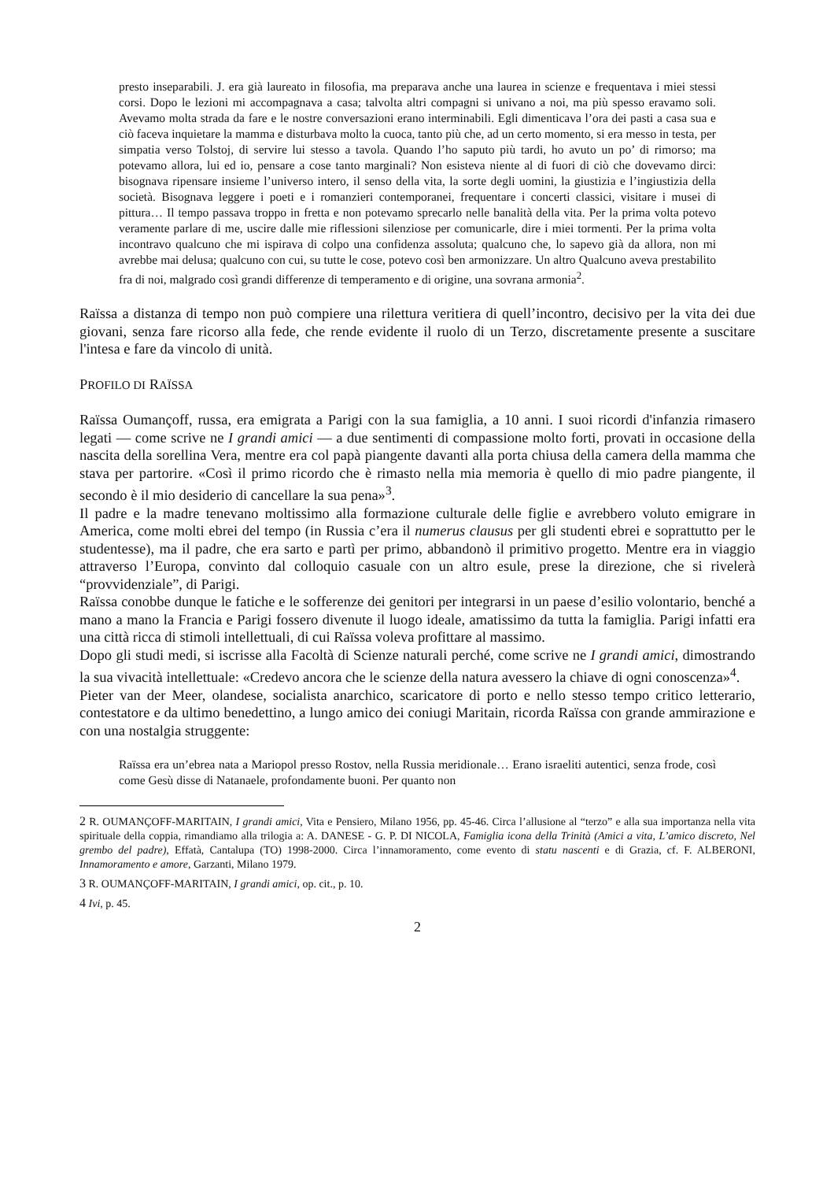presto inseparabili. J. era già laureato in filosofia, ma preparava anche una laurea in scienze e frequentava i miei stessi corsi. Dopo le lezioni mi accompagnava a casa; talvolta altri compagni si univano a noi, ma più spesso eravamo soli. Avevamo molta strada da fare e le nostre conversazioni erano interminabili. Egli dimenticava l’ora dei pasti a casa sua e ciò faceva inquietare la mamma e disturbava molto la cuoca, tanto più che, ad un certo momento, si era messo in testa, per simpatia verso Tolstoj, di servire lui stesso a tavola. Quando l’ho saputo più tardi, ho avuto un po’ di rimorso; ma potevamo allora, lui ed io, pensare a cose tanto marginali? Non esisteva niente al di fuori di ciò che dovevamo dirci: bisognava ripensare insieme l’universo intero, il senso della vita, la sorte degli uomini, la giustizia e l’ingiustizia della società. Bisognava leggere i poeti e i romanzieri contemporanei, frequentare i concerti classici, visitare i musei di pittura… Il tempo passava troppo in fretta e non potevamo sprecarlo nelle banalità della vita. Per la prima volta potevo veramente parlare di me, uscire dalle mie riflessioni silenziose per comunicarle, dire i miei tormenti. Per la prima volta incontravo qualcuno che mi ispirava di colpo una confidenza assoluta; qualcuno che, lo sapevo già da allora, non mi avrebbe mai delusa; qualcuno con cui, su tutte le cose, potevo così ben armonizzare. Un altro Qualcuno aveva prestabilito fra di noi, malgrado così grandi differenze di temperamento e di origine, una sovrana armonia<sup>2</sup>.
Raïssa a distanza di tempo non può compiere una rilettura veritiera di quell’incontro, decisivo per la vita dei due giovani, senza fare ricorso alla fede, che rende evidente il ruolo di un Terzo, discretamente presente a suscitare l'intesa e fare da vincolo di unità.
PROFILO DI RAÏSSA
Raïssa Oumançoff, russa, era emigrata a Parigi con la sua famiglia, a 10 anni. I suoi ricordi d'infanzia rimasero legati — come scrive ne I grandi amici — a due sentimenti di compassione molto forti, provati in occasione della nascita della sorellina Vera, mentre era col papà piangente davanti alla porta chiusa della camera della mamma che stava per partorire. «Così il primo ricordo che è rimasto nella mia memoria è quello di mio padre piangente, il secondo è il mio desiderio di cancellare la sua pena»<sup>3</sup>.
Il padre e la madre tenevano moltissimo alla formazione culturale delle figlie e avrebbero voluto emigrare in America, come molti ebrei del tempo (in Russia c’era il numerus clausus per gli studenti ebrei e soprattutto per le studentesse), ma il padre, che era sarto e partì per primo, abbandonò il primitivo progetto. Mentre era in viaggio attraverso l’Europa, convinto dal colloquio casuale con un altro esule, prese la direzione, che si rivelerà “provvidenziale”, di Parigi.
Raïssa conobbe dunque le fatiche e le sofferenze dei genitori per integrarsi in un paese d’esilio volontario, benché a mano a mano la Francia e Parigi fossero divenute il luogo ideale, amatissimo da tutta la famiglia. Parigi infatti era una città ricca di stimoli intellettuali, di cui Raïssa voleva profittare al massimo.
Dopo gli studi medi, si iscrisse alla Facoltà di Scienze naturali perché, come scrive ne I grandi amici, dimostrando la sua vivacità intellettuale: «Credevo ancora che le scienze della natura avessero la chiave di ogni conoscenza»<sup>4</sup>.
Pieter van der Meer, olandese, socialista anarchico, scaricatore di porto e nello stesso tempo critico letterario, contestatore e da ultimo benedettino, a lungo amico dei coniugi Maritain, ricorda Raïssa con grande ammirazione e con una nostalgia struggente:
Raïssa era un’ebrea nata a Mariopol presso Rostov, nella Russia meridionale… Erano israeliti autentici, senza frode, così come Gesù disse di Natanaele, profondamente buoni. Per quanto non
2 R. OUMANÇOFF-MARITAIN, I grandi amici, Vita e Pensiero, Milano 1956, pp. 45-46. Circa l’allusione al “terzo” e alla sua importanza nella vita spirituale della coppia, rimandiamo alla trilogia a: A. DANESE - G. P. DI NICOLA, Famiglia icona della Trinità (Amici a vita, L’amico discreto, Nel grembo del padre), Effatà, Cantalupa (TO) 1998-2000. Circa l’innamoramento, come evento di statu nascenti e di Grazia, cf. F. ALBERONI, Innamoramento e amore, Garzanti, Milano 1979.
3 R. OUMANÇOFF-MARITAIN, I grandi amici, op. cit., p. 10.
4 Ivi, p. 45.
2